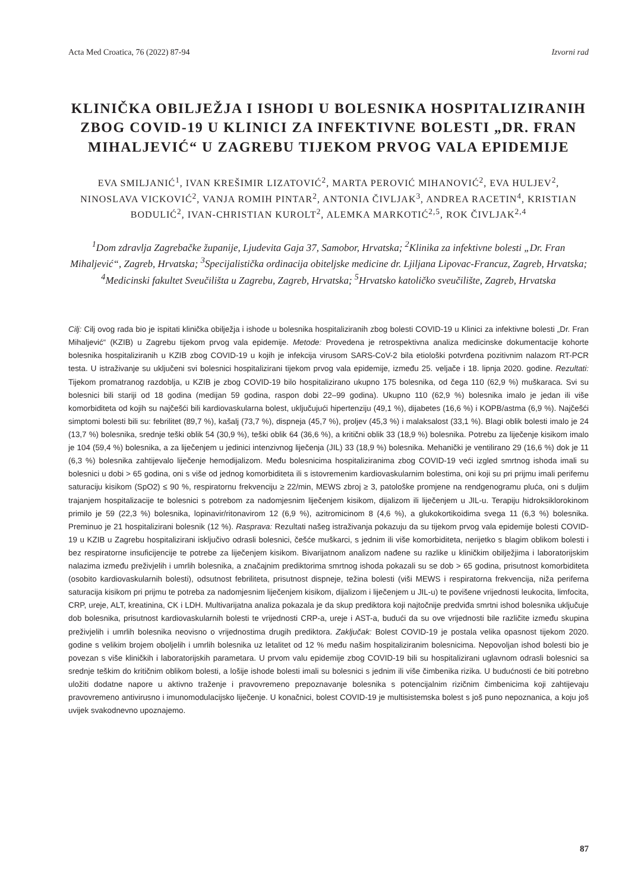Acta Med Croatica, 76 (2022) 87-94 Izvorni rad
KLINIČKA OBILJEŽJA I ISHODI U BOLESNIKA HOSPITALIZIRANIH ZBOG COVID-19 U KLINICI ZA INFEKTIVNE BOLESTI „DR. FRAN MIHALJEVIĆ“ U ZAGREBU TIJEKOM PRVOG VALA EPIDEMIJE
EVA SMILJANIĆ<sup>1</sup>, IVAN KREŠIMIR LIZATOVIĆ<sup>2</sup>, MARTA PEROVIĆ MIHANOVIĆ<sup>2</sup>, EVA HULJEV<sup>2</sup>, NINOSLAVA VICKOVIĆ<sup>2</sup>, VANJA ROMIH PINTAR<sup>2</sup>, ANTONIA ČIVLJAK<sup>3</sup>, ANDREA RACETIN<sup>4</sup>, KRISTIAN BODULIĆ<sup>2</sup>, IVAN-CHRISTIAN KUROLT<sup>2</sup>, ALEMKA MARKOTIĆ<sup>2,5</sup>, ROK ČIVLJAK<sup>2,4</sup>
<sup>1</sup> Dom zdravlja Zagrebačke županije, Ljudevita Gaja 37, Samobor, Hrvatska; <sup>2</sup>Klinika za infektivne bolesti „Dr. Fran Mihaljević“, Zagreb, Hrvatska; <sup>3</sup>Specijalistička ordinacija obiteljske medicine dr. Ljiljana Lipovac-Francuz, Zagreb, Hrvatska; <sup>4</sup>Medicinski fakultet Sveučilišta u Zagrebu, Zagreb, Hrvatska; <sup>5</sup>Hrvatsko katoličko sveučilište, Zagreb, Hrvatska
Cilj: Cilj ovog rada bio je ispitati klinička obilježja i ishode u bolesnika hospitaliziranih zbog bolesti COVID-19 u Klinici za infektivne bolesti „Dr. Fran Mihaljević“ (KZIB) u Zagrebu tijekom prvog vala epidemije. Metode: Provedena je retrospektivna analiza medicinske dokumentacije kohorte bolesnika hospitaliziranih u KZIB zbog COVID-19 u kojih je infekcija virusom SARS-CoV-2 bila etiološki potvrđena pozitivnim nalazom RT-PCR testa. U istraživanje su uključeni svi bolesnici hospitalizirani tijekom prvog vala epidemije, između 25. veljače i 18. lipnja 2020. godine. Rezultati: Tijekom promatranog razdoblja, u KZIB je zbog COVID-19 bilo hospitalizirano ukupno 175 bolesnika, od čega 110 (62,9 %) muškaraca. Svi su bolesnici bili stariji od 18 godina (medijan 59 godina, raspon dobi 22–99 godina). Ukupno 110 (62,9 %) bolesnika imalo je jedan ili više komorbiditeta od kojih su najčešći bili kardiovaskularna bolest, uključujući hipertenziju (49,1 %), dijabetes (16,6 %) i KOPB/astma (6,9 %). Najčešći simptomi bolesti bili su: febrilitet (89,7 %), kašalj (73,7 %), dispneja (45,7 %), proljev (45,3 %) i malaksalost (33,1 %). Blagi oblik bolesti imalo je 24 (13,7 %) bolesnika, srednje teški oblik 54 (30,9 %), teški oblik 64 (36,6 %), a kritični oblik 33 (18,9 %) bolesnika. Potrebu za liječenje kisikom imalo je 104 (59,4 %) bolesnika, a za liječenjem u jedinici intenzivnog liječenja (JIL) 33 (18,9 %) bolesnika. Mehanički je ventilirano 29 (16,6 %) dok je 11 (6,3 %) bolesnika zahtijevalo liječenje hemodijalizom. Među bolesnicima hospitaliziranima zbog COVID-19 veći izgled smrtnog ishoda imali su bolesnici u dobi > 65 godina, oni s više od jednog komorbiditeta ili s istovremenim kardiovaskularnim bolestima, oni koji su pri prijmu imali perifernu saturaciju kisikom (SpO2) ≤ 90 %, respiratornu frekvenciju ≥ 22/min, MEWS zbroj ≥ 3, patološke promjene na rendgenogramu pluća, oni s duljim trajanjem hospitalizacije te bolesnici s potrebom za nadomjesnim liječenjem kisikom, dijalizom ili liječenjem u JIL-u. Terapiju hidroksiklorokinom primilo je 59 (22,3 %) bolesnika, lopinavir/ritonavirom 12 (6,9 %), azitromicinom 8 (4,6 %), a glukokortikoidima svega 11 (6,3 %) bolesnika. Preminuo je 21 hospitalizirani bolesnik (12 %). Rasprava: Rezultati našeg istraživanja pokazuju da su tijekom prvog vala epidemije bolesti COVID-19 u KZIB u Zagrebu hospitalizirani isključivo odrasli bolesnici, češće muškarci, s jednim ili više komorbiditeta, nerijetko s blagim oblikom bolesti i bez respiratorne insuficijencije te potrebe za liječenjem kisikom. Bivarijatnom analizom nađene su razlike u kliničkim obilježjima i laboratorijskim nalazima između preživjelih i umrlih bolesnika, a značajnim prediktorima smrtnog ishoda pokazali su se dob > 65 godina, prisutnost komorbiditeta (osobito kardiovaskularnih bolesti), odsutnost febriliteta, prisutnost dispneje, težina bolesti (viši MEWS i respiratorna frekvencija, niža periferna saturacija kisikom pri prijmu te potreba za nadomjesnim liječenjem kisikom, dijalizom i liječenjem u JIL-u) te povišene vrijednosti leukocita, limfocita, CRP, ureje, ALT, kreatinina, CK i LDH. Multivarijatna analiza pokazala je da skup prediktora koji najtočnije predviđa smrtni ishod bolesnika uključuje dob bolesnika, prisutnost kardiovaskularnih bolesti te vrijednosti CRP-a, ureje i AST-a, budući da su ove vrijednosti bile različite između skupina preživjelih i umrlih bolesnika neovisno o vrijednostima drugih prediktora. Zaključak: Bolest COVID-19 je postala velika opasnost tijekom 2020. godine s velikim brojem oboljelih i umrlih bolesnika uz letalitet od 12 % među našim hospitaliziranim bolesnicima. Nepovoljan ishod bolesti bio je povezan s više kliničkih i laboratorijskih parametara. U prvom valu epidemije zbog COVID-19 bili su hospitalizirani uglavnom odrasli bolesnici sa srednje teškim do kritičnim oblikom bolesti, a lošije ishode bolesti imali su bolesnici s jednim ili više čimbenika rizika. U budućnosti će biti potrebno uložiti dodatne napore u aktivno traženje i pravovremeno prepoznavanje bolesnika s potencijalnim rizičnim čimbenicima koji zahtijevaju pravovremeno antivirusno i imunomodulacijsko liječenje. U konačnici, bolest COVID-19 je multisistemska bolest s još puno nepoznanica, a koju još uvijek svakodnevno upoznajemo.
87